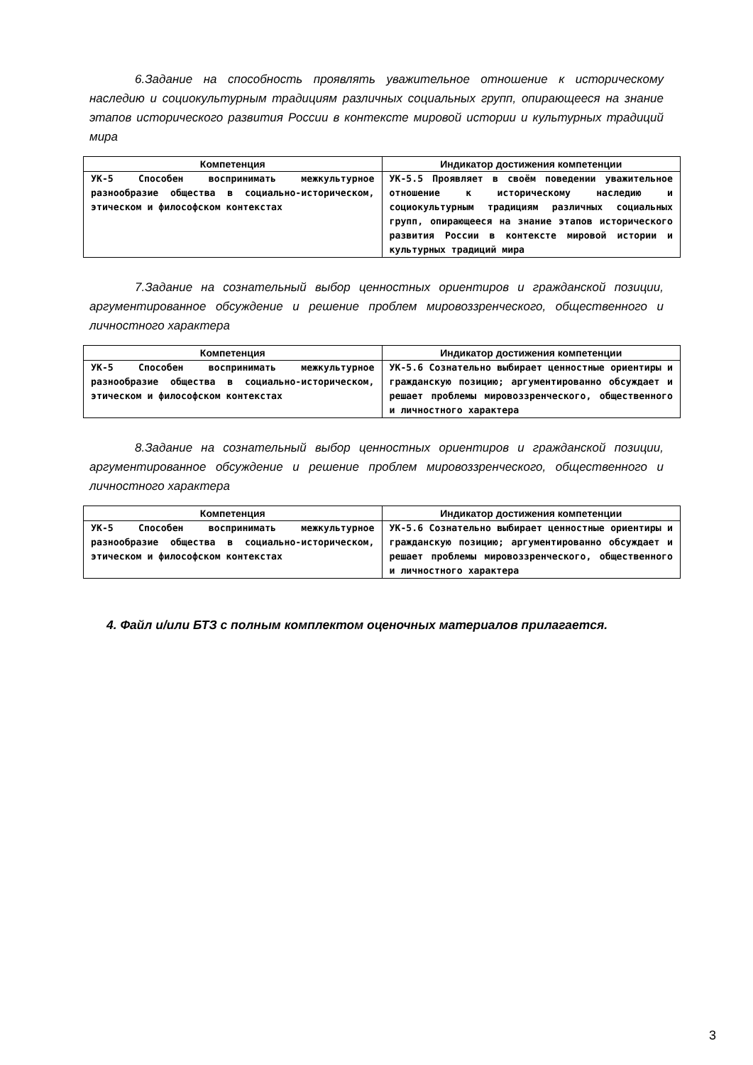6.Задание на способность проявлять уважительное отношение к историческому наследию и социокультурным традициям различных социальных групп, опирающееся на знание этапов исторического развития России в контексте мировой истории и культурных традиций мира
| Компетенция | Индикатор достижения компетенции |
| --- | --- |
| УК-5 Способен воспринимать межкультурное разнообразие общества в социально-историческом, этическом и философском контекстах | УК-5.5 Проявляет в своём поведении уважительное отношение к историческому наследию и социокультурным традициям различных социальных групп, опирающееся на знание этапов исторического развития России в контексте мировой истории и культурных традиций мира |
7.Задание на сознательный выбор ценностных ориентиров и гражданской позиции, аргументированное обсуждение и решение проблем мировоззренческого, общественного и личностного характера
| Компетенция | Индикатор достижения компетенции |
| --- | --- |
| УК-5 Способен воспринимать межкультурное разнообразие общества в социально-историческом, этическом и философском контекстах | УК-5.6 Сознательно выбирает ценностные ориентиры и гражданскую позицию; аргументированно обсуждает и решает проблемы мировоззренческого, общественного и личностного характера |
8.Задание на сознательный выбор ценностных ориентиров и гражданской позиции, аргументированное обсуждение и решение проблем мировоззренческого, общественного и личностного характера
| Компетенция | Индикатор достижения компетенции |
| --- | --- |
| УК-5 Способен воспринимать межкультурное разнообразие общества в социально-историческом, этическом и философском контекстах | УК-5.6 Сознательно выбирает ценностные ориентиры и гражданскую позицию; аргументированно обсуждает и решает проблемы мировоззренческого, общественного и личностного характера |
4. Файл и/или БТЗ с полным комплектом оценочных материалов прилагается.
3